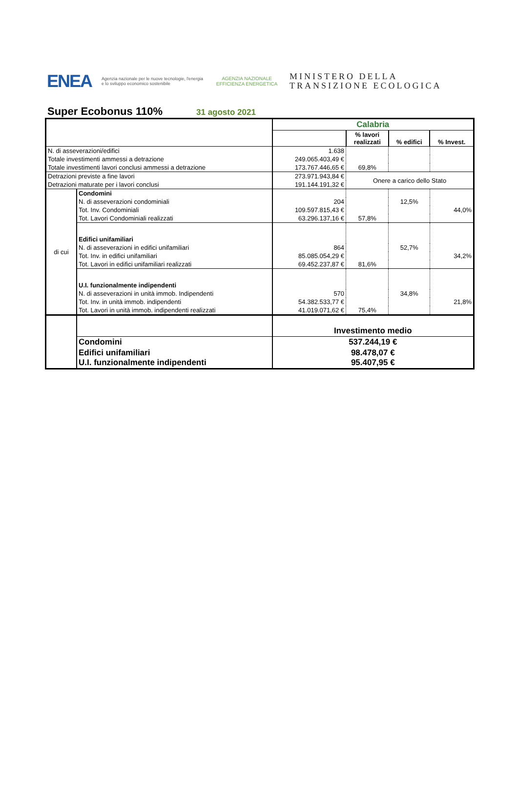ENEA
Agenzia nazionale per le nuove tecnologie, l'energia e lo sviluppo economico sostenibile
AGENZIA NAZIONALE EFFICIENZA ENERGETICA
MINISTERO DELLA
TRANSIZIONE ECOLOGICA
Super Ecobonus 110%
31 agosto 2021
| | | Calabria | | | |
| | | | % lavori realizzati | % edifici | % Invest. |
| N. di asseverazioni/edifici | | 1.638 | | | |
| Totale investimenti ammessi a detrazione | | 249.065.403,49 € | | | |
| Totale investimenti lavori conclusi ammessi a detrazione | | 173.767.446,65 € | 69,8% | | |
| Detrazioni previste a fine lavori | | 273.971.943,84 € | Onere a carico dello Stato | | |
| Detrazioni maturate per i lavori conclusi | | 191.144.191,32 € | | | |
| di cui | Condomini | | | | |
| | N. di asseverazioni condominiali | 204 | | 12,5% | |
| | Tot. Inv. Condominiali | 109.597.815,43 € | | | 44,0% |
| | Tot. Lavori Condominiali realizzati | 63.296.137,16 € | 57,8% | | |
| | Edifici unifamiliari | | | | |
| | N. di asseverazioni in edifici unifamiliari | 864 | | 52,7% | |
| | Tot. Inv. in edifici unifamiliari | 85.085.054,29 € | | | 34,2% |
| | Tot. Lavori in edifici unifamiliari realizzati | 69.452.237,87 € | 81,6% | | |
| | U.I. funzionalmente indipendenti | | | | |
| | N. di asseverazioni in unità immob. Indipendenti | 570 | | 34,8% | |
| | Tot. Inv. in unità immob. indipendenti | 54.382.533,77 € | | | 21,8% |
| | Tot. Lavori in unità immob. indipendenti realizzati | 41.019.071,62 € | 75,4% | | |
| | | Investimento medio | | | |
| | Condomini | 537.244,19 € | | | |
| | Edifici unifamiliari U.I. funzionalmente indipendenti | 98.478,07 € 95.407,95 € | | | |